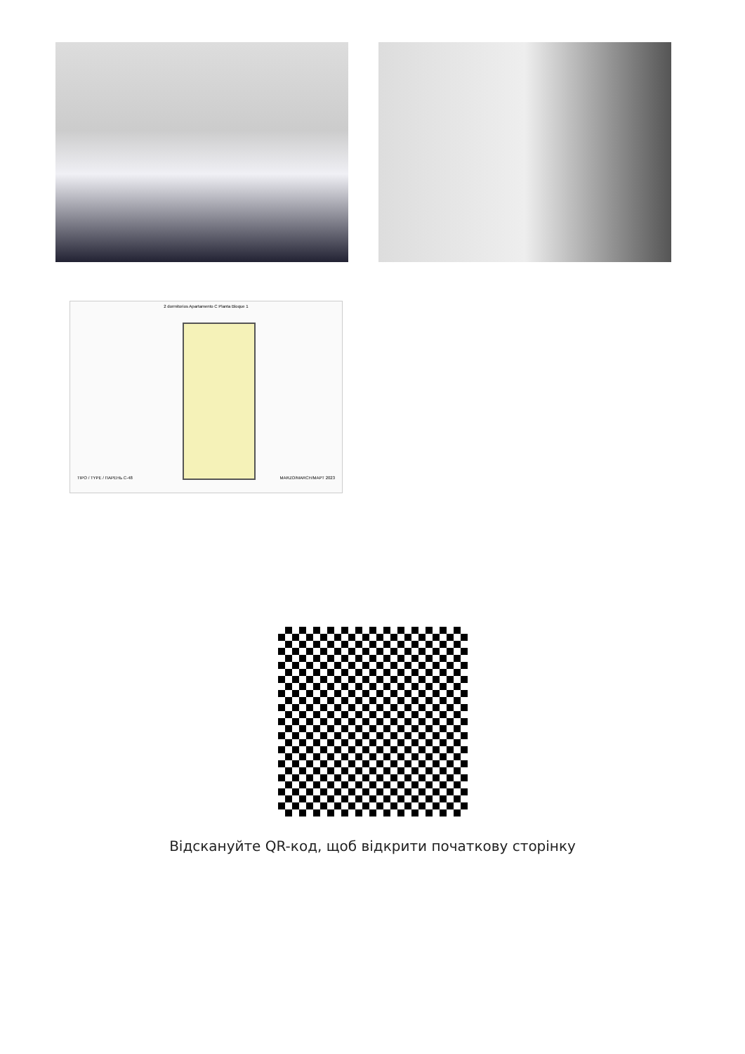2 dormitorios Apartamento C Planta Bloque 1
TIPO / TYPE / ПАРЕНЬ C-48 MARZO/MARCH/МАРТ 2023
Відскануйте QR-код, щоб відкрити початкову сторінку